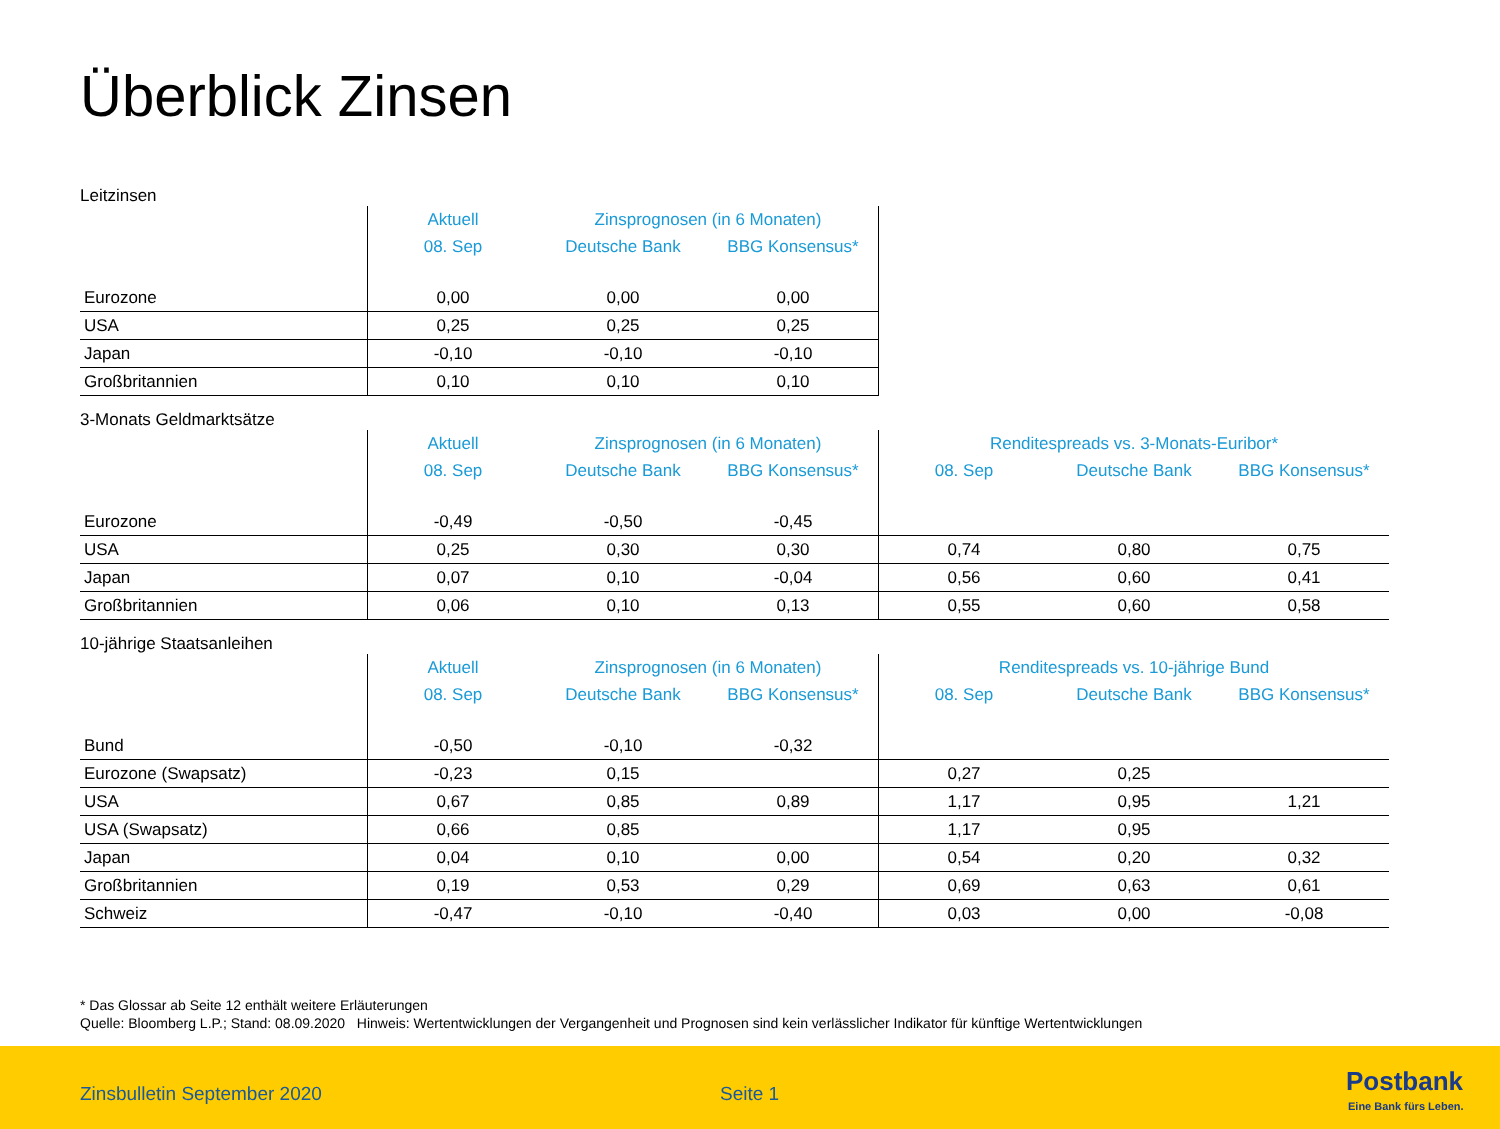Überblick Zinsen
Leitzinsen
| | Aktuell | Zinsprognosen (in 6 Monaten) | | |
| | 08. Sep | Deutsche Bank | BBG Konsensus* | |
| Eurozone | 0,00 | 0,00 | 0,00 | |
| USA | 0,25 | 0,25 | 0,25 | |
| Japan | -0,10 | -0,10 | -0,10 | |
| Großbritannien | 0,10 | 0,10 | 0,10 | |
3-Monats Geldmarktsätze
| | Aktuell | Zinsprognosen (in 6 Monaten) | | Renditespreads vs. 3-Monats-Euribor* | | |
| | 08. Sep | Deutsche Bank | BBG Konsensus* | 08. Sep | Deutsche Bank | BBG Konsensus* |
| Eurozone | -0,49 | -0,50 | -0,45 | | | |
| USA | 0,25 | 0,30 | 0,30 | 0,74 | 0,80 | 0,75 |
| Japan | 0,07 | 0,10 | -0,04 | 0,56 | 0,60 | 0,41 |
| Großbritannien | 0,06 | 0,10 | 0,13 | 0,55 | 0,60 | 0,58 |
10-jährige Staatsanleihen
| | Aktuell | Zinsprognosen (in 6 Monaten) | | Renditespreads vs. 10-jährige Bund | | |
| | 08. Sep | Deutsche Bank | BBG Konsensus* | 08. Sep | Deutsche Bank | BBG Konsensus* |
| Bund | -0,50 | -0,10 | -0,32 | | | |
| Eurozone (Swapsatz) | -0,23 | 0,15 | | 0,27 | 0,25 | |
| USA | 0,67 | 0,85 | 0,89 | 1,17 | 0,95 | 1,21 |
| USA (Swapsatz) | 0,66 | 0,85 | | 1,17 | 0,95 | |
| Japan | 0,04 | 0,10 | 0,00 | 0,54 | 0,20 | 0,32 |
| Großbritannien | 0,19 | 0,53 | 0,29 | 0,69 | 0,63 | 0,61 |
| Schweiz | -0,47 | -0,10 | -0,40 | 0,03 | 0,00 | -0,08 |
* Das Glossar ab Seite 12 enthält weitere Erläuterungen
Quelle: Bloomberg L.P.; Stand: 08.09.2020 Hinweis: Wertentwicklungen der Vergangenheit und Prognosen sind kein verlässlicher Indikator für künftige Wertentwicklungen
Zinsbulletin September 2020 Seite 1 Postbank
Eine Bank fürs Leben.